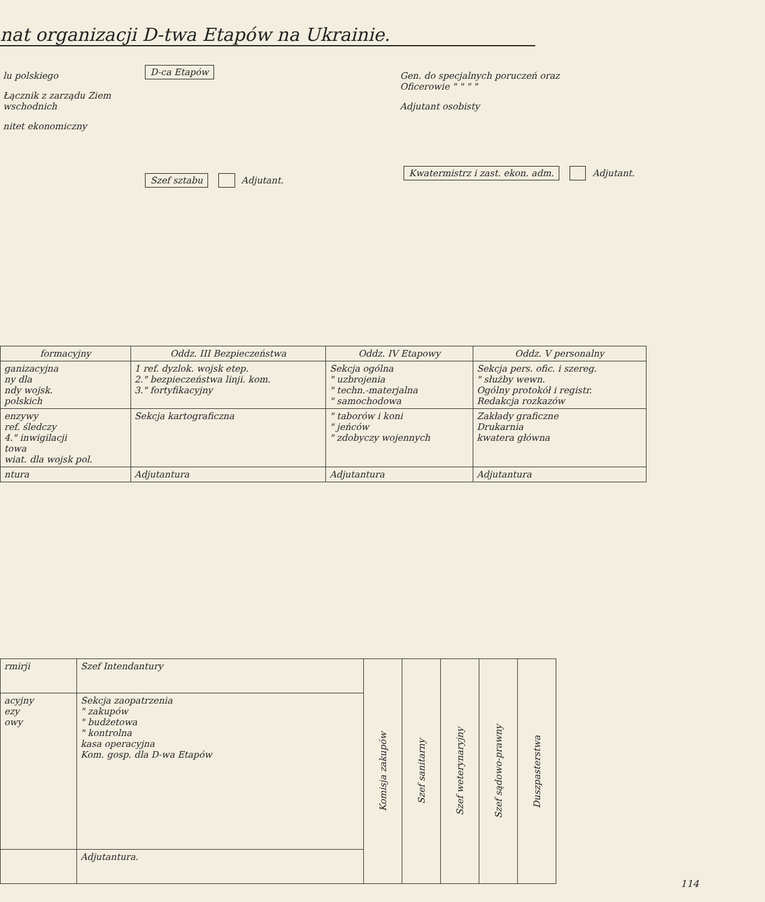nat organizacji D-twa Etapów na Ukrainie.
lu polskiego
Łącznik z zarządu Ziem wschodnich
nitet ekonomiczny
D-ca Etapów
Szef sztabu
Adjutant.
Gen. do specjalnych poruczeń oraz
Oficerowie " " " "
Adjutant osobisty
Kwatermistrz i zast. ekon. adm. Adjutant.
| formacyjny | Oddz. III Bezpieczeństwa | Oddz. IV Etapowy | Oddz. V personalny |
| --- | --- | --- | --- |
| ganizacyjna ny dla ndy wojsk. polskich | 1 ref. dyzlok. wojsk etep. 2." bezpieczeństwa linji. kom. 3." fortyfikacyjny | Sekcja ogólna " uzbrojenia " techn.-materjalna " samochodowa | Sekcja pers. ofic. i szereg. " służby wewn. Ogólny protokół i registr. Redakcja rozkazów |
| enzywy ref. śledczy 4." inwigilacji towa wiat. dla wojsk pol. | Sekcja kartograficzna | " taborów i koni " jeńców " zdobyczy wojennych | Zakłady graficzne Drukarnia kwatera główna |
| ntura | Adjutantura | Adjutantura | Adjutantura |
| rmirji | Szef Intendantury | Komisja zakupów | Szef sanitarny | Szef weterynaryjny | Szef sądowo-prawny | Duszpasterstwa |
| acyjny ezy owy | Sekcja zaopatrzenia " zakupów " budżetowa " kontrolna kasa operacyjna Kom. gosp. dla D-wa Etapów | | | | | |
| | Adjutantura. | | | | | |
114